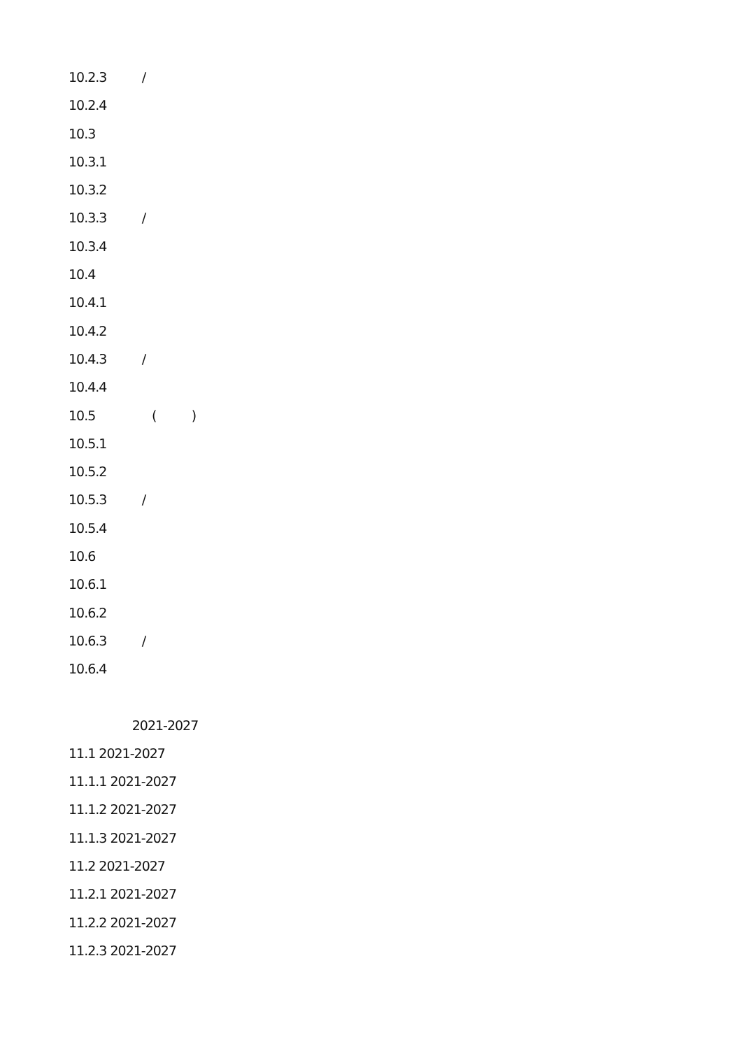10.2.3 /
10.2.4
10.3
10.3.1
10.3.2
10.3.3 /
10.3.4
10.4
10.4.1
10.4.2
10.4.3 /
10.4.4
10.5 ( )
10.5.1
10.5.2
10.5.3 /
10.5.4
10.6
10.6.1
10.6.2
10.6.3 /
10.6.4
2021-2027
11.1 2021-2027
11.1.1 2021-2027
11.1.2 2021-2027
11.1.3 2021-2027
11.2 2021-2027
11.2.1 2021-2027
11.2.2 2021-2027
11.2.3 2021-2027